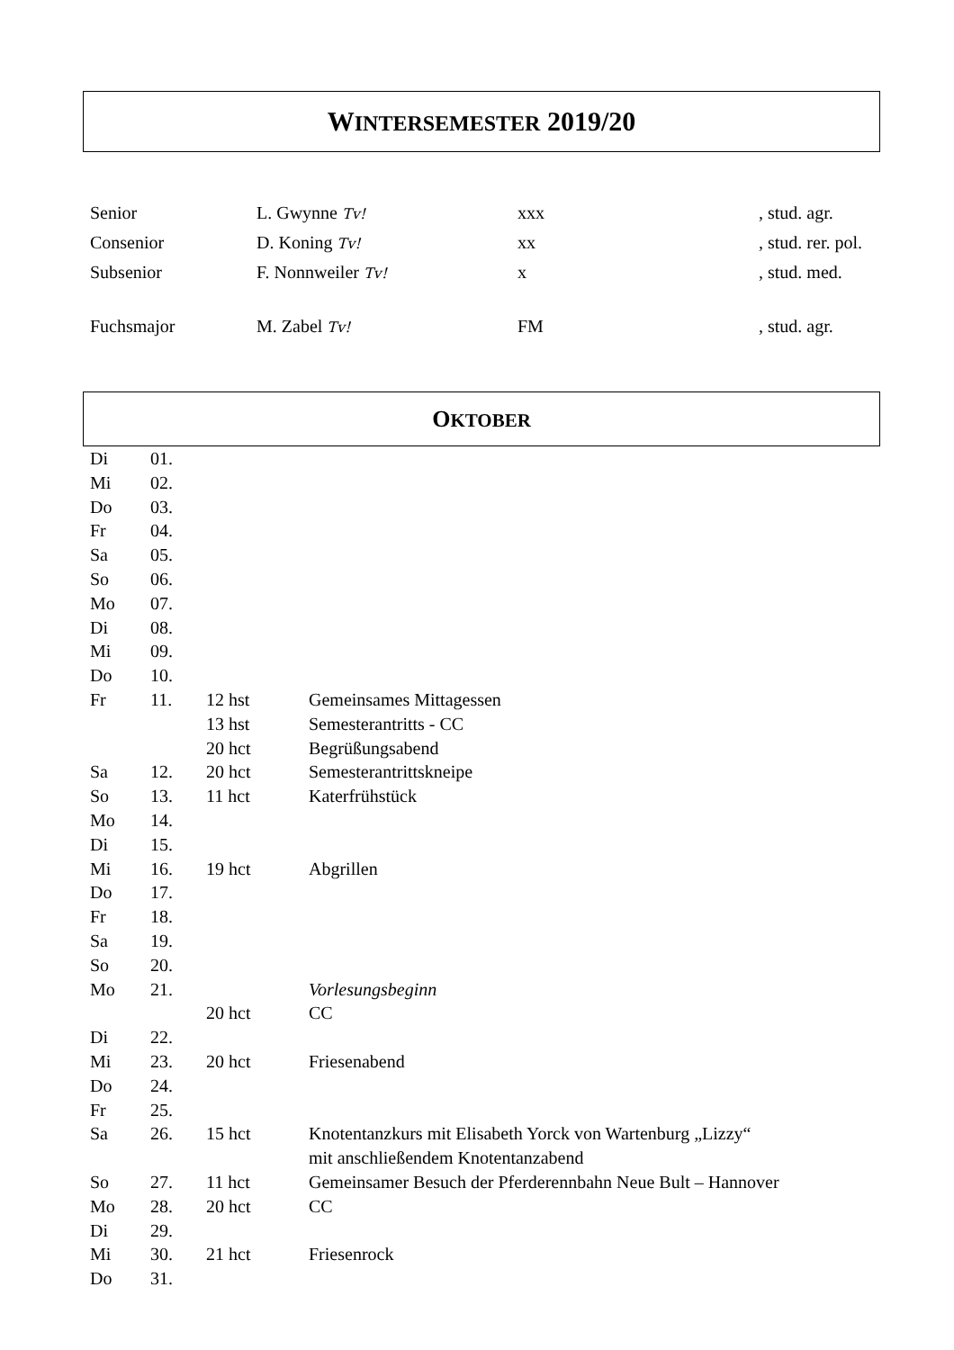WINTERSEMESTER 2019/20
| Senior | L. Gwynne Tv! | xxx | , stud. agr. |
| Consenior | D. Koning Tv! | xx | , stud. rer. pol. |
| Subsenior | F. Nonnweiler Tv! | x | , stud. med. |
| Fuchsmajor | M. Zabel Tv! | FM | , stud. agr. |
OKTOBER
| Di | 01. | | |
| Mi | 02. | | |
| Do | 03. | | |
| Fr | 04. | | |
| Sa | 05. | | |
| So | 06. | | |
| Mo | 07. | | |
| Di | 08. | | |
| Mi | 09. | | |
| Do | 10. | | |
| Fr | 11. | 12 hst | Gemeinsames Mittagessen |
| | | 13 hst | Semesterantritts - CC |
| | | 20 hct | Begrüßungsabend |
| Sa | 12. | 20 hct | Semesterantrittskneipe |
| So | 13. | 11 hct | Katerfrühstück |
| Mo | 14. | | |
| Di | 15. | | |
| Mi | 16. | 19 hct | Abgrillen |
| Do | 17. | | |
| Fr | 18. | | |
| Sa | 19. | | |
| So | 20. | | |
| Mo | 21. | | Vorlesungsbeginn |
| | | 20 hct | CC |
| Di | 22. | | |
| Mi | 23. | 20 hct | Friesenabend |
| Do | 24. | | |
| Fr | 25. | | |
| Sa | 26. | 15 hct | Knotentanzkurs mit Elisabeth Yorck von Wartenburg „Lizzy“ mit anschließendem Knotentanzabend |
| So | 27. | 11 hct | Gemeinsamer Besuch der Pferderennbahn Neue Bult – Hannover |
| Mo | 28. | 20 hct | CC |
| Di | 29. | | |
| Mi | 30. | 21 hct | Friesenrock |
| Do | 31. | | |